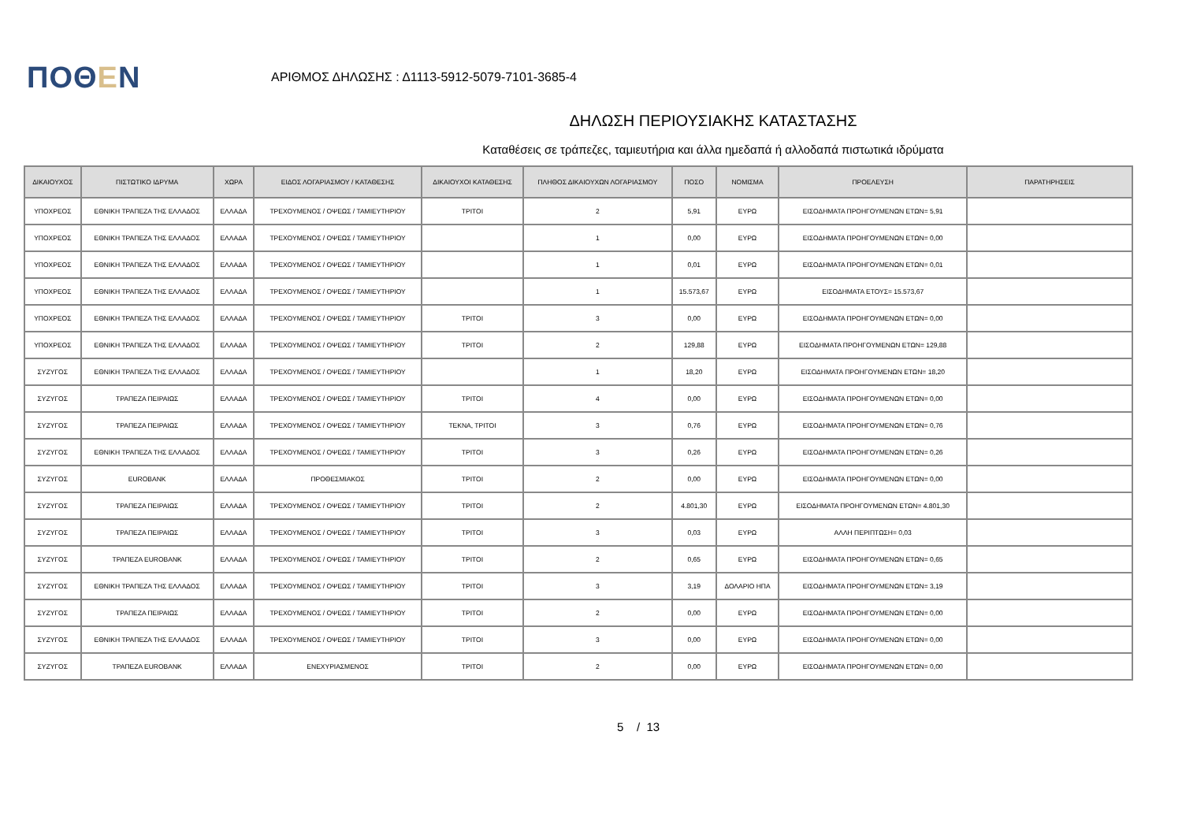ΠΟΘΕΝ
ΑΡΙΘΜΟΣ ΔΗΛΩΣΗΣ : Δ1113-5912-5079-7101-3685-4
ΔΗΛΩΣΗ ΠΕΡΙΟΥΣΙΑΚΗΣ ΚΑΤΑΣΤΑΣΗΣ
Καταθέσεις σε τράπεζες, ταμιευτήρια και άλλα ημεδαπά ή αλλοδαπά πιστωτικά ιδρύματα
| ΔΙΚΑΙΟΥΧΟΣ | ΠΙΣΤΩΤΙΚΟ ΙΔΡΥΜΑ | ΧΩΡΑ | ΕΙΔΟΣ ΛΟΓΑΡΙΑΣΜΟΥ / ΚΑΤΑΘΕΣΗΣ | ΔΙΚΑΙΟΥΧΟΙ ΚΑΤΑΘΕΣΗΣ | ΠΛΗΘΟΣ ΔΙΚΑΙΟΥΧΩΝ ΛΟΓΑΡΙΑΣΜΟΥ | ΠΟΣΟ | ΝΟΜΙΣΜΑ | ΠΡΟΕΛΕΥΣΗ | ΠΑΡΑΤΗΡΗΣΕΙΣ |
| --- | --- | --- | --- | --- | --- | --- | --- | --- | --- |
| ΥΠΟΧΡΕΟΣ | ΕΘΝΙΚΗ ΤΡΑΠΕΖΑ ΤΗΣ ΕΛΛΑΔΟΣ | ΕΛΛΑΔΑ | ΤΡΕΧΟΥΜΕΝΟΣ / ΟΨΕΩΣ / ΤΑΜΙΕΥΤΗΡΙΟΥ | ΤΡΙΤΟΙ | 2 | 5,91 | ΕΥΡΩ | ΕΙΣΟΔΗΜΑΤΑ ΠΡΟΗΓΟΥΜΕΝΩΝ ΕΤΩΝ= 5,91 | |
| ΥΠΟΧΡΕΟΣ | ΕΘΝΙΚΗ ΤΡΑΠΕΖΑ ΤΗΣ ΕΛΛΑΔΟΣ | ΕΛΛΑΔΑ | ΤΡΕΧΟΥΜΕΝΟΣ / ΟΨΕΩΣ / ΤΑΜΙΕΥΤΗΡΙΟΥ | | 1 | 0,00 | ΕΥΡΩ | ΕΙΣΟΔΗΜΑΤΑ ΠΡΟΗΓΟΥΜΕΝΩΝ ΕΤΩΝ= 0,00 | |
| ΥΠΟΧΡΕΟΣ | ΕΘΝΙΚΗ ΤΡΑΠΕΖΑ ΤΗΣ ΕΛΛΑΔΟΣ | ΕΛΛΑΔΑ | ΤΡΕΧΟΥΜΕΝΟΣ / ΟΨΕΩΣ / ΤΑΜΙΕΥΤΗΡΙΟΥ | | 1 | 0,01 | ΕΥΡΩ | ΕΙΣΟΔΗΜΑΤΑ ΠΡΟΗΓΟΥΜΕΝΩΝ ΕΤΩΝ= 0,01 | |
| ΥΠΟΧΡΕΟΣ | ΕΘΝΙΚΗ ΤΡΑΠΕΖΑ ΤΗΣ ΕΛΛΑΔΟΣ | ΕΛΛΑΔΑ | ΤΡΕΧΟΥΜΕΝΟΣ / ΟΨΕΩΣ / ΤΑΜΙΕΥΤΗΡΙΟΥ | | 1 | 15.573,67 | ΕΥΡΩ | ΕΙΣΟΔΗΜΑΤΑ ΕΤΟΥΣ= 15.573,67 | |
| ΥΠΟΧΡΕΟΣ | ΕΘΝΙΚΗ ΤΡΑΠΕΖΑ ΤΗΣ ΕΛΛΑΔΟΣ | ΕΛΛΑΔΑ | ΤΡΕΧΟΥΜΕΝΟΣ / ΟΨΕΩΣ / ΤΑΜΙΕΥΤΗΡΙΟΥ | ΤΡΙΤΟΙ | 3 | 0,00 | ΕΥΡΩ | ΕΙΣΟΔΗΜΑΤΑ ΠΡΟΗΓΟΥΜΕΝΩΝ ΕΤΩΝ= 0,00 | |
| ΥΠΟΧΡΕΟΣ | ΕΘΝΙΚΗ ΤΡΑΠΕΖΑ ΤΗΣ ΕΛΛΑΔΟΣ | ΕΛΛΑΔΑ | ΤΡΕΧΟΥΜΕΝΟΣ / ΟΨΕΩΣ / ΤΑΜΙΕΥΤΗΡΙΟΥ | ΤΡΙΤΟΙ | 2 | 129,88 | ΕΥΡΩ | ΕΙΣΟΔΗΜΑΤΑ ΠΡΟΗΓΟΥΜΕΝΩΝ ΕΤΩΝ= 129,88 | |
| ΣΥΖΥΓΟΣ | ΕΘΝΙΚΗ ΤΡΑΠΕΖΑ ΤΗΣ ΕΛΛΑΔΟΣ | ΕΛΛΑΔΑ | ΤΡΕΧΟΥΜΕΝΟΣ / ΟΨΕΩΣ / ΤΑΜΙΕΥΤΗΡΙΟΥ | | 1 | 18,20 | ΕΥΡΩ | ΕΙΣΟΔΗΜΑΤΑ ΠΡΟΗΓΟΥΜΕΝΩΝ ΕΤΩΝ= 18,20 | |
| ΣΥΖΥΓΟΣ | ΤΡΑΠΕΖΑ ΠΕΙΡΑΙΩΣ | ΕΛΛΑΔΑ | ΤΡΕΧΟΥΜΕΝΟΣ / ΟΨΕΩΣ / ΤΑΜΙΕΥΤΗΡΙΟΥ | ΤΡΙΤΟΙ | 4 | 0,00 | ΕΥΡΩ | ΕΙΣΟΔΗΜΑΤΑ ΠΡΟΗΓΟΥΜΕΝΩΝ ΕΤΩΝ= 0,00 | |
| ΣΥΖΥΓΟΣ | ΤΡΑΠΕΖΑ ΠΕΙΡΑΙΩΣ | ΕΛΛΑΔΑ | ΤΡΕΧΟΥΜΕΝΟΣ / ΟΨΕΩΣ / ΤΑΜΙΕΥΤΗΡΙΟΥ | ΤΕΚΝΑ, ΤΡΙΤΟΙ | 3 | 0,76 | ΕΥΡΩ | ΕΙΣΟΔΗΜΑΤΑ ΠΡΟΗΓΟΥΜΕΝΩΝ ΕΤΩΝ= 0,76 | |
| ΣΥΖΥΓΟΣ | ΕΘΝΙΚΗ ΤΡΑΠΕΖΑ ΤΗΣ ΕΛΛΑΔΟΣ | ΕΛΛΑΔΑ | ΤΡΕΧΟΥΜΕΝΟΣ / ΟΨΕΩΣ / ΤΑΜΙΕΥΤΗΡΙΟΥ | ΤΡΙΤΟΙ | 3 | 0,26 | ΕΥΡΩ | ΕΙΣΟΔΗΜΑΤΑ ΠΡΟΗΓΟΥΜΕΝΩΝ ΕΤΩΝ= 0,26 | |
| ΣΥΖΥΓΟΣ | EUROBANK | ΕΛΛΑΔΑ | ΠΡΟΘΕΣΜΙΑΚΟΣ | ΤΡΙΤΟΙ | 2 | 0,00 | ΕΥΡΩ | ΕΙΣΟΔΗΜΑΤΑ ΠΡΟΗΓΟΥΜΕΝΩΝ ΕΤΩΝ= 0,00 | |
| ΣΥΖΥΓΟΣ | ΤΡΑΠΕΖΑ ΠΕΙΡΑΙΩΣ | ΕΛΛΑΔΑ | ΤΡΕΧΟΥΜΕΝΟΣ / ΟΨΕΩΣ / ΤΑΜΙΕΥΤΗΡΙΟΥ | ΤΡΙΤΟΙ | 2 | 4.801,30 | ΕΥΡΩ | ΕΙΣΟΔΗΜΑΤΑ ΠΡΟΗΓΟΥΜΕΝΩΝ ΕΤΩΝ= 4.801,30 | |
| ΣΥΖΥΓΟΣ | ΤΡΑΠΕΖΑ ΠΕΙΡΑΙΩΣ | ΕΛΛΑΔΑ | ΤΡΕΧΟΥΜΕΝΟΣ / ΟΨΕΩΣ / ΤΑΜΙΕΥΤΗΡΙΟΥ | ΤΡΙΤΟΙ | 3 | 0,03 | ΕΥΡΩ | ΑΛΛΗ ΠΕΡΙΠΤΩΣΗ= 0,03 | |
| ΣΥΖΥΓΟΣ | ΤΡΑΠΕΖΑ EUROBANK | ΕΛΛΑΔΑ | ΤΡΕΧΟΥΜΕΝΟΣ / ΟΨΕΩΣ / ΤΑΜΙΕΥΤΗΡΙΟΥ | ΤΡΙΤΟΙ | 2 | 0,65 | ΕΥΡΩ | ΕΙΣΟΔΗΜΑΤΑ ΠΡΟΗΓΟΥΜΕΝΩΝ ΕΤΩΝ= 0,65 | |
| ΣΥΖΥΓΟΣ | ΕΘΝΙΚΗ ΤΡΑΠΕΖΑ ΤΗΣ ΕΛΛΑΔΟΣ | ΕΛΛΑΔΑ | ΤΡΕΧΟΥΜΕΝΟΣ / ΟΨΕΩΣ / ΤΑΜΙΕΥΤΗΡΙΟΥ | ΤΡΙΤΟΙ | 3 | 3,19 | ΔΟΛΑΡΙΟ ΗΠΑ | ΕΙΣΟΔΗΜΑΤΑ ΠΡΟΗΓΟΥΜΕΝΩΝ ΕΤΩΝ= 3,19 | |
| ΣΥΖΥΓΟΣ | ΤΡΑΠΕΖΑ ΠΕΙΡΑΙΩΣ | ΕΛΛΑΔΑ | ΤΡΕΧΟΥΜΕΝΟΣ / ΟΨΕΩΣ / ΤΑΜΙΕΥΤΗΡΙΟΥ | ΤΡΙΤΟΙ | 2 | 0,00 | ΕΥΡΩ | ΕΙΣΟΔΗΜΑΤΑ ΠΡΟΗΓΟΥΜΕΝΩΝ ΕΤΩΝ= 0,00 | |
| ΣΥΖΥΓΟΣ | ΕΘΝΙΚΗ ΤΡΑΠΕΖΑ ΤΗΣ ΕΛΛΑΔΟΣ | ΕΛΛΑΔΑ | ΤΡΕΧΟΥΜΕΝΟΣ / ΟΨΕΩΣ / ΤΑΜΙΕΥΤΗΡΙΟΥ | ΤΡΙΤΟΙ | 3 | 0,00 | ΕΥΡΩ | ΕΙΣΟΔΗΜΑΤΑ ΠΡΟΗΓΟΥΜΕΝΩΝ ΕΤΩΝ= 0,00 | |
| ΣΥΖΥΓΟΣ | ΤΡΑΠΕΖΑ EUROBANK | ΕΛΛΑΔΑ | ΕΝΕΧΥΡΙΑΣΜΕΝΟΣ | ΤΡΙΤΟΙ | 2 | 0,00 | ΕΥΡΩ | ΕΙΣΟΔΗΜΑΤΑ ΠΡΟΗΓΟΥΜΕΝΩΝ ΕΤΩΝ= 0,00 | |
5 / 13